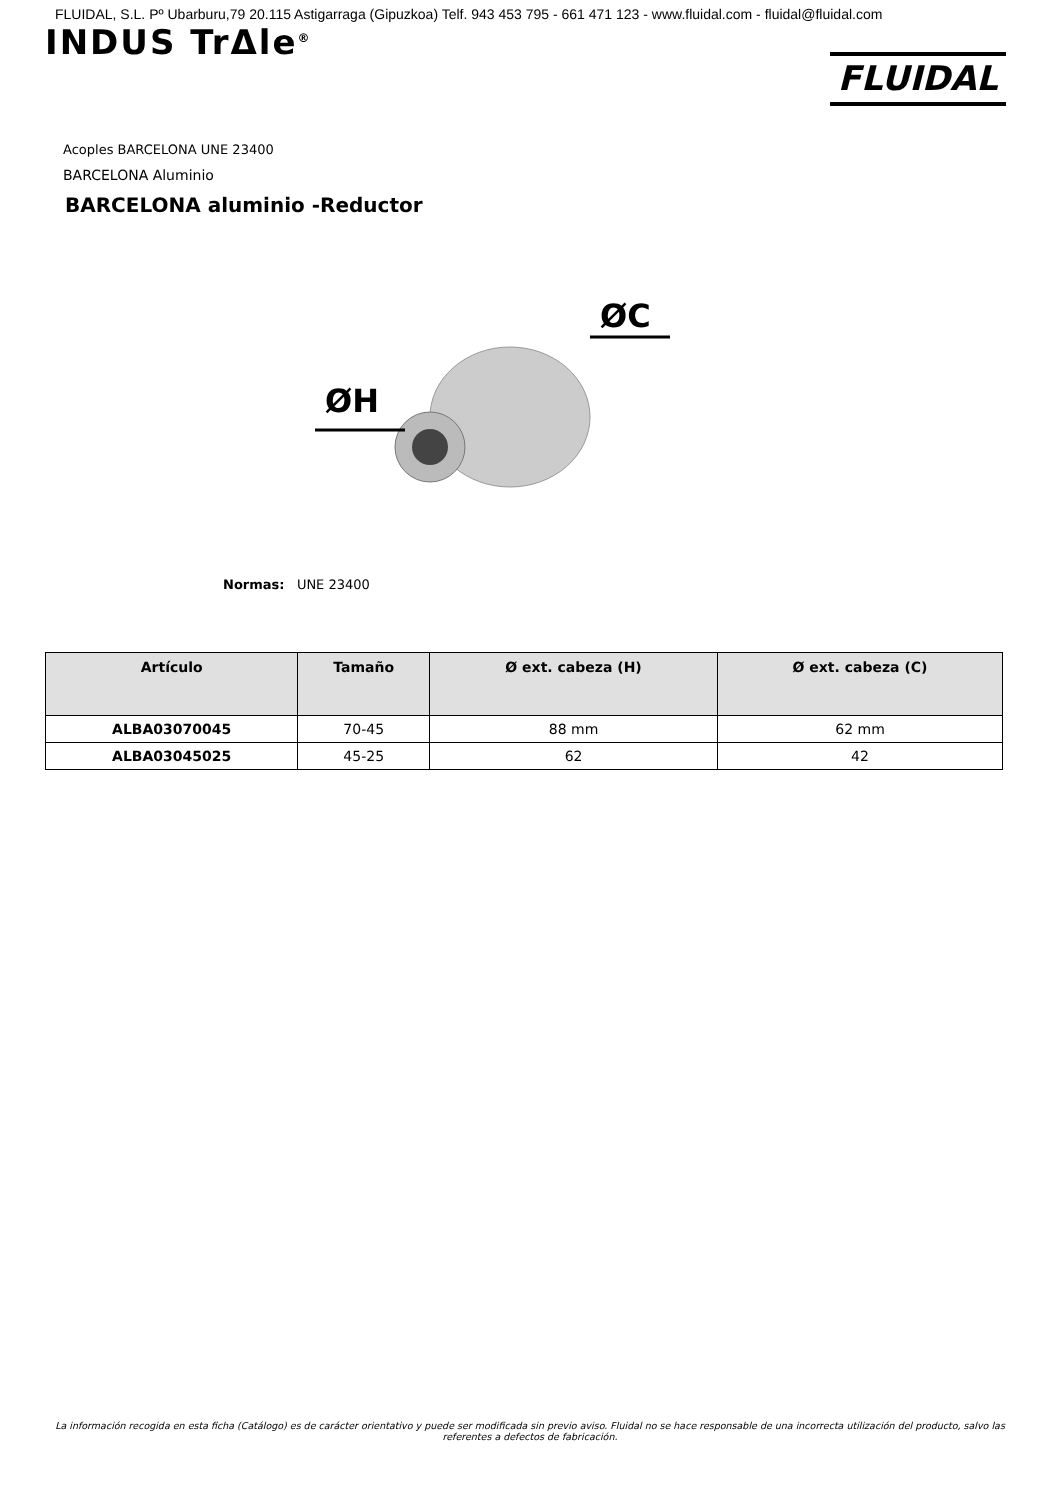FLUIDAL, S.L. Pº Ubarburu,79 20.115 Astigarraga (Gipuzkoa) Telf. 943 453 795 - 661 471 123 - www.fluidal.com - fluidal@fluidal.com
INDUS TrΔle<sup>®</sup>
FLUIDAL
Acoples BARCELONA UNE 23400
BARCELONA Aluminio
BARCELONA aluminio -Reductor
ØH
ØC
Normas: UNE 23400
| Artículo | Tamaño | Ø ext. cabeza (H) | Ø ext. cabeza (C) |
| --- | --- | --- | --- |
| ALBA03070045 | 70-45 | 88 mm | 62 mm |
| ALBA03045025 | 45-25 | 62 | 42 |
La información recogida en esta ficha (Catálogo) es de carácter orientativo y puede ser modificada sin previo aviso. Fluidal no se hace responsable de una incorrecta utilización del producto, salvo las referentes a defectos de fabricación.